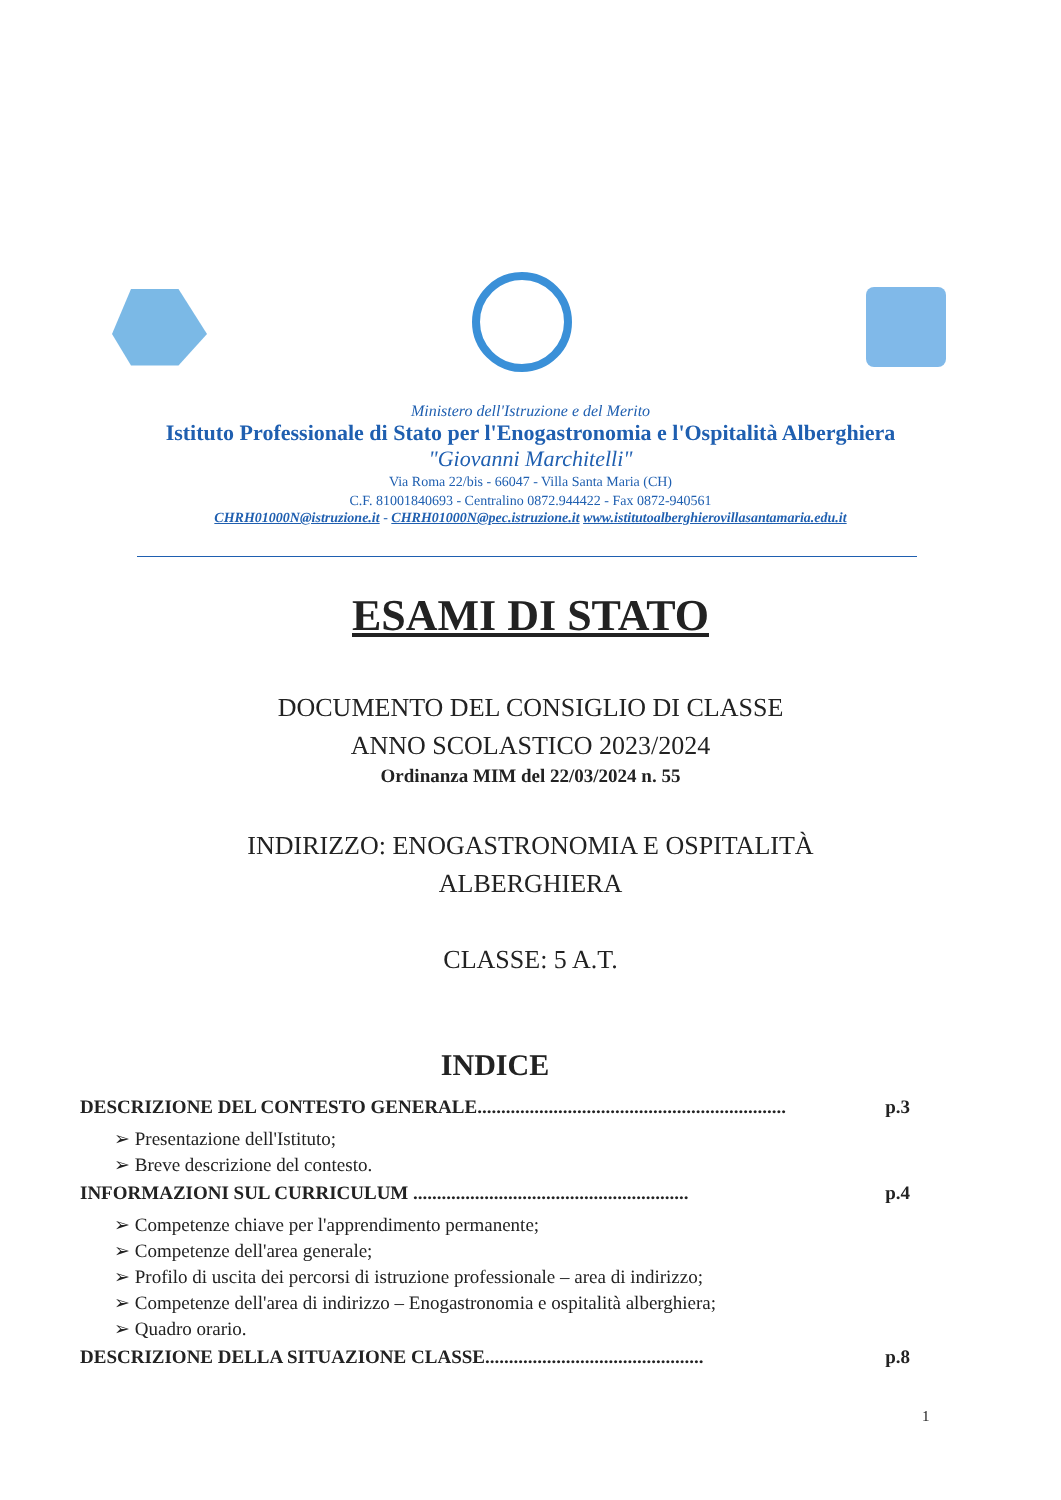Ministero dell'Istruzione e del Merito
Istituto Professionale di Stato per l'Enogastronomia e l'Ospitalità Alberghiera
"Giovanni Marchitelli"
Via Roma 22/bis - 66047 - Villa Santa Maria (CH)
C.F. 81001840693 - Centralino 0872.944422 - Fax 0872-940561
CHRH01000N@istruzione.it - CHRH01000N@pec.istruzione.it www.istitutoalberghierovillasantamaria.edu.it
ESAMI DI STATO
DOCUMENTO DEL CONSIGLIO DI CLASSE
ANNO SCOLASTICO 2023/2024
Ordinanza MIM del 22/03/2024 n. 55
INDIRIZZO: ENOGASTRONOMIA E OSPITALITÀ
ALBERGHIERA
CLASSE: 5 A.T.
INDICE
DESCRIZIONE DEL CONTESTO GENERALE................................................................. p.3
➢ Presentazione dell'Istituto;
➢ Breve descrizione del contesto.
INFORMAZIONI SUL CURRICULUM .......................................................... p.4
➢ Competenze chiave per l'apprendimento permanente;
➢ Competenze dell'area generale;
➢ Profilo di uscita dei percorsi di istruzione professionale – area di indirizzo;
➢ Competenze dell'area di indirizzo – Enogastronomia e ospitalità alberghiera;
➢ Quadro orario.
DESCRIZIONE DELLA SITUAZIONE CLASSE.............................................. p.8
1